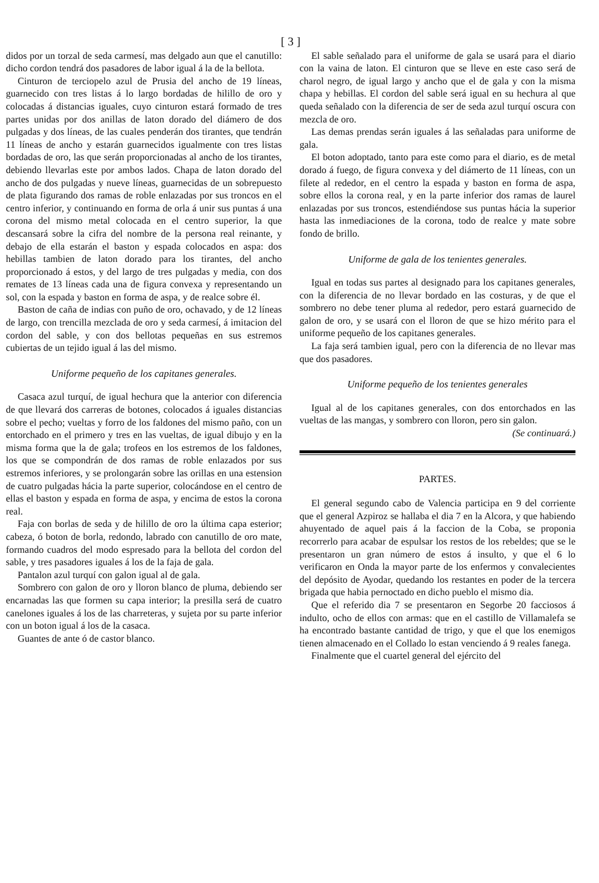[ 3 ]
didos por un torzal de seda carmesí, mas delgado aun que el canutillo: dicho cordon tendrá dos pasadores de labor igual á la de la bellota.
Cinturon de terciopelo azul de Prusia del ancho de 19 líneas, guarnecido con tres listas á lo largo bordadas de hilillo de oro y colocadas á distancias iguales, cuyo cinturon estará formado de tres partes unidas por dos anillas de laton dorado del diámero de dos pulgadas y dos líneas, de las cuales penderán dos tirantes, que tendrán 11 líneas de ancho y estarán guarnecidos igualmente con tres listas bordadas de oro, las que serán proporcionadas al ancho de los tirantes, debiendo llevarlas este por ambos lados. Chapa de laton dorado del ancho de dos pulgadas y nueve líneas, guarnecidas de un sobrepuesto de plata figurando dos ramas de roble enlazadas por sus troncos en el centro inferior, y continuando en forma de orla á unir sus puntas á una corona del mismo metal colocada en el centro superior, la que descansará sobre la cifra del nombre de la persona real reinante, y debajo de ella estarán el baston y espada colocados en aspa: dos hebillas tambien de laton dorado para los tirantes, del ancho proporcionado á estos, y del largo de tres pulgadas y media, con dos remates de 13 líneas cada una de figura convexa y representando un sol, con la espada y baston en forma de aspa, y de realce sobre él.
Baston de caña de indias con puño de oro, ochavado, y de 12 líneas de largo, con trencilla mezclada de oro y seda carmesí, á imitacion del cordon del sable, y con dos bellotas pequeñas en sus estremos cubiertas de un tejido igual á las del mismo.
Uniforme pequeño de los capitanes generales.
Casaca azul turquí, de igual hechura que la anterior con diferencia de que llevará dos carreras de botones, colocados á iguales distancias sobre el pecho; vueltas y forro de los faldones del mismo paño, con un entorchado en el primero y tres en las vueltas, de igual dibujo y en la misma forma que la de gala; trofeos en los estremos de los faldones, los que se compondrán de dos ramas de roble enlazados por sus estremos inferiores, y se prolongarán sobre las orillas en una estension de cuatro pulgadas hácia la parte superior, colocándose en el centro de ellas el baston y espada en forma de aspa, y encima de estos la corona real.
Faja con borlas de seda y de hilillo de oro la última capa esterior; cabeza, ó boton de borla, redondo, labrado con canutillo de oro mate, formando cuadros del modo espresado para la bellota del cordon del sable, y tres pasadores iguales á los de la faja de gala.
Pantalon azul turquí con galon igual al de gala.
Sombrero con galon de oro y lloron blanco de pluma, debiendo ser encarnadas las que formen su capa interior; la presilla será de cuatro canelones iguales á los de las charreteras, y sujeta por su parte inferior con un boton igual á los de la casaca.
Guantes de ante ó de castor blanco.
El sable señalado para el uniforme de gala se usará para el diario con la vaina de laton. El cinturon que se lleve en este caso será de charol negro, de igual largo y ancho que el de gala y con la misma chapa y hebillas. El cordon del sable será igual en su hechura al que queda señalado con la diferencia de ser de seda azul turquí oscura con mezcla de oro.
Las demas prendas serán iguales á las señaladas para uniforme de gala.
El boton adoptado, tanto para este como para el diario, es de metal dorado á fuego, de figura convexa y del diámerto de 11 líneas, con un filete al rededor, en el centro la espada y baston en forma de aspa, sobre ellos la corona real, y en la parte inferior dos ramas de laurel enlazadas por sus troncos, estendiéndose sus puntas hácia la superior hasta las inmediaciones de la corona, todo de realce y mate sobre fondo de brillo.
Uniforme de gala de los tenientes generales.
Igual en todas sus partes al designado para los capitanes generales, con la diferencia de no llevar bordado en las costuras, y de que el sombrero no debe tener pluma al rededor, pero estará guarnecido de galon de oro, y se usará con el lloron de que se hizo mérito para el uniforme pequeño de los capitanes generales.
La faja será tambien igual, pero con la diferencia de no llevar mas que dos pasadores.
Uniforme pequeño de los tenientes generales
Igual al de los capitanes generales, con dos entorchados en las vueltas de las mangas, y sombrero con lloron, pero sin galon.
(Se continuará.)
PARTES.
El general segundo cabo de Valencia participa en 9 del corriente que el general Azpiroz se hallaba el dia 7 en la Alcora, y que habiendo ahuyentado de aquel pais á la faccion de la Coba, se proponia recorrerlo para acabar de espulsar los restos de los rebeldes; que se le presentaron un gran número de estos á insulto, y que el 6 lo verificaron en Onda la mayor parte de los enfermos y convalecientes del depósito de Ayodar, quedando los restantes en poder de la tercera brigada que habia pernoctado en dicho pueblo el mismo dia.
Que el referido dia 7 se presentaron en Segorbe 20 facciosos á indulto, ocho de ellos con armas: que en el castillo de Villamalefa se ha encontrado bastante cantidad de trigo, y que el que los enemigos tienen almacenado en el Collado lo estan venciendo á 9 reales fanega.
Finalmente que el cuartel general del ejército del